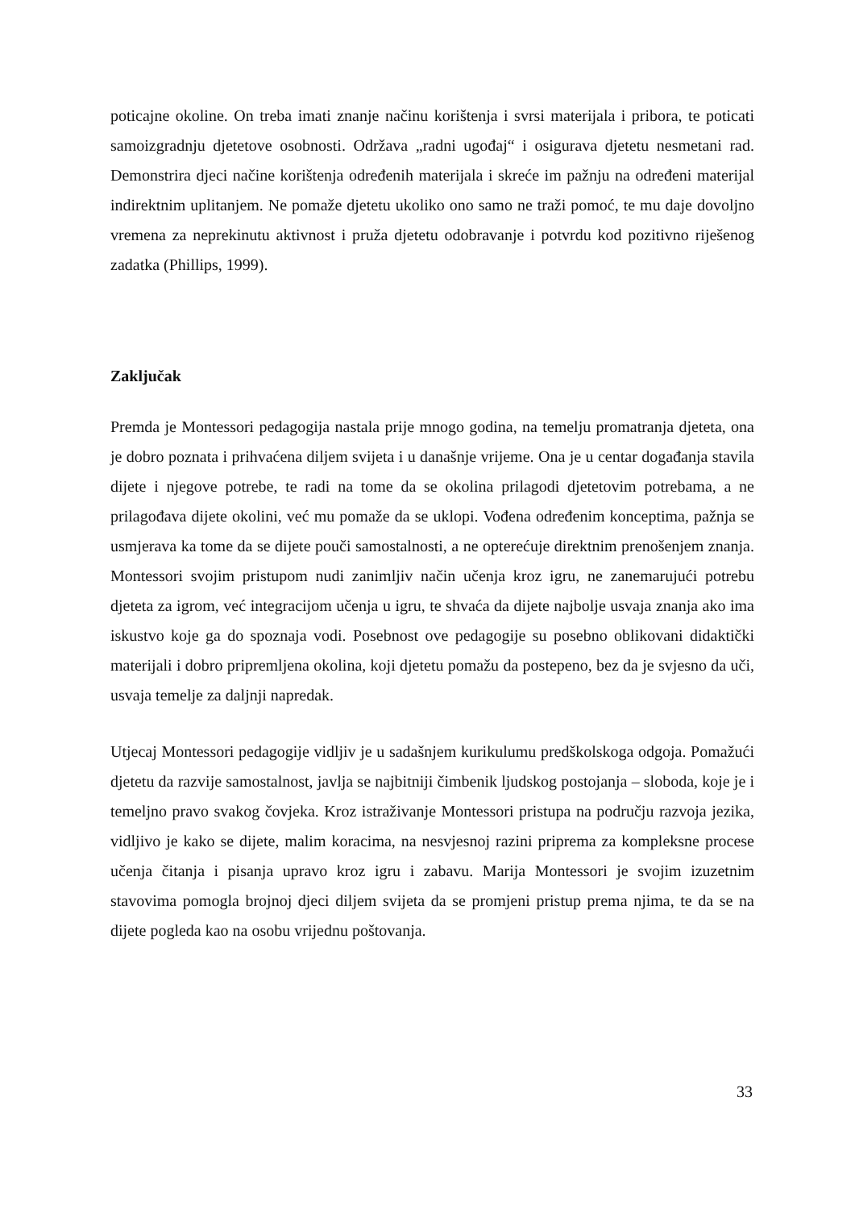poticajne okoline. On treba imati znanje načinu korištenja i svrsi materijala i pribora, te poticati samoizgradnju djetetove osobnosti. Održava „radni ugođaj“ i osigurava djetetu nesmetani rad. Demonstrira djeci načine korištenja određenih materijala i skreće im pažnju na određeni materijal indirektnim uplitanjem. Ne pomaže djetetu ukoliko ono samo ne traži pomoć, te mu daje dovoljno vremena za neprekinutu aktivnost i pruža djetetu odobravanje i potvrdu kod pozitivno riješenog zadatka (Phillips, 1999).
Zaključak
Premda je Montessori pedagogija nastala prije mnogo godina, na temelju promatranja djeteta, ona je dobro poznata i prihvaćena diljem svijeta i u današnje vrijeme. Ona je u centar događanja stavila dijete i njegove potrebe, te radi na tome da se okolina prilagodi djetetovim potrebama, a ne prilagođava dijete okolini, već mu pomaže da se uklopi. Vođena određenim konceptima, pažnja se usmjerava ka tome da se dijete pouči samostalnosti, a ne opterećuje direktnim prenošenjem znanja. Montessori svojim pristupom nudi zanimljiv način učenja kroz igru, ne zanemarujući potrebu djeteta za igrom, već integracijom učenja u igru, te shvaća da dijete najbolje usvaja znanja ako ima iskustvo koje ga do spoznaja vodi. Posebnost ove pedagogije su posebno oblikovani didaktički materijali i dobro pripremljena okolina, koji djetetu pomažu da postepeno, bez da je svjesno da uči, usvaja temelje za daljnji napredak.
Utjecaj Montessori pedagogije vidljiv je u sadašnjem kurikulumu predškolskoga odgoja. Pomažući djetetu da razvije samostalnost, javlja se najbitniji čimbenik ljudskog postojanja – sloboda, koje je i temeljno pravo svakog čovjeka. Kroz istraživanje Montessori pristupa na području razvoja jezika, vidljivo je kako se dijete, malim koracima, na nesvjesnoj razini priprema za kompleksne procese učenja čitanja i pisanja upravo kroz igru i zabavu. Marija Montessori je svojim izuzetnim stavovima pomogla brojnoj djeci diljem svijeta da se promjeni pristup prema njima, te da se na dijete pogleda kao na osobu vrijednu poštovanja.
33